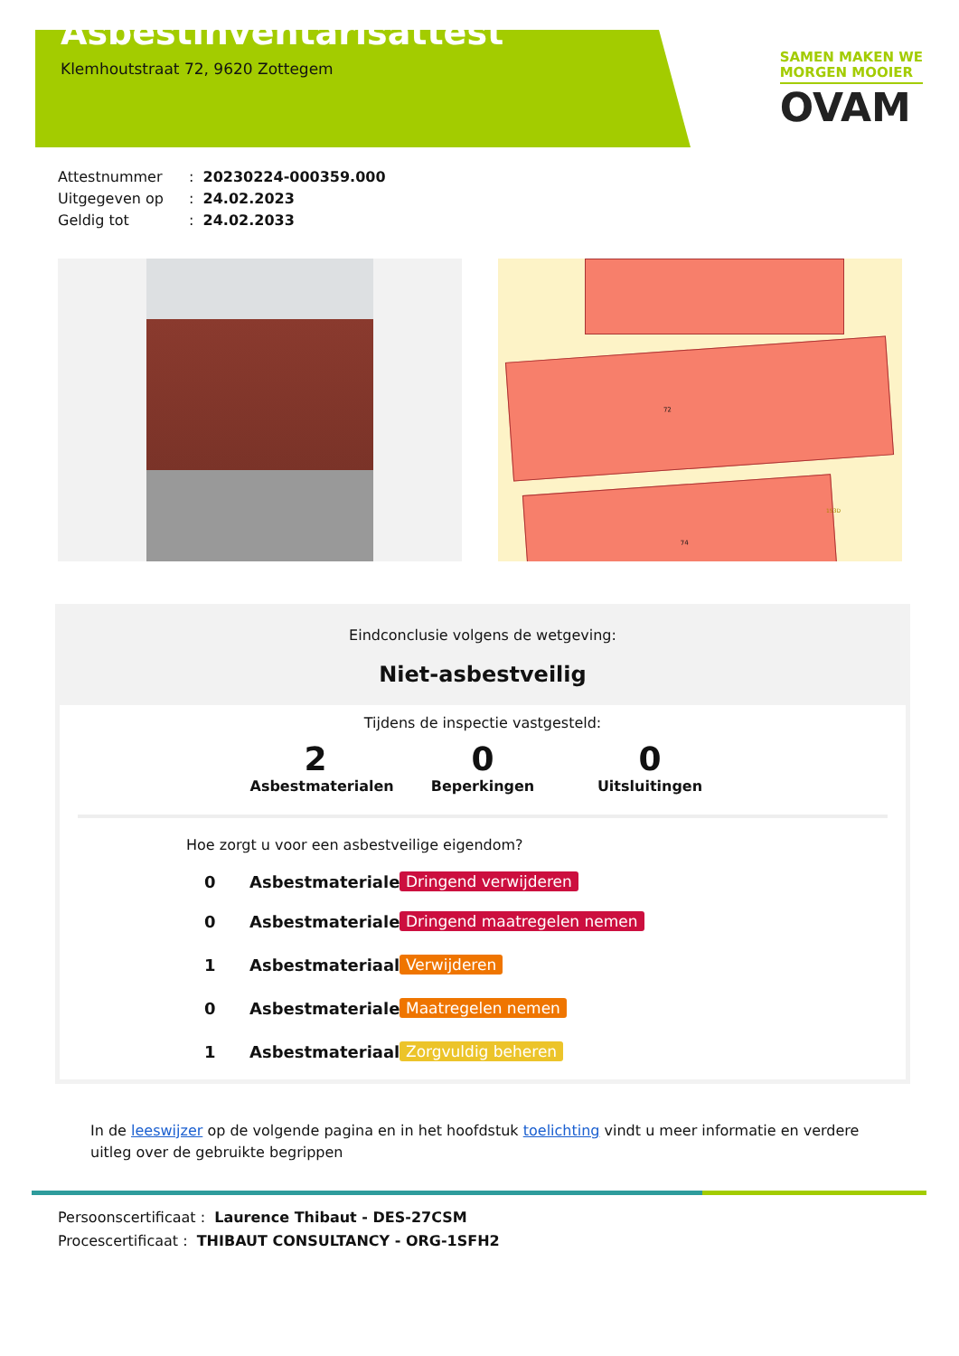Asbestinventarisattest
Klemhoutstraat 72, 9620 Zottegem
SAMEN MAKEN WE
MORGEN MOOIER
OVAM
Attestnummer: 20230224-000359.000
Uitgegeven op: 24.02.2023
Geldig tot: 24.02.2033
72
74
153D
Eindconclusie volgens de wetgeving:
Niet-asbestveilig
Tijdens de inspectie vastgesteld:
2
Asbestmaterialen
0
Beperkingen
0
Uitsluitingen
Hoe zorgt u voor een asbestveilige eigendom?
0 Asbestmaterialen Dringend verwijderen
0 Asbestmaterialen Dringend maatregelen nemen
1 Asbestmateriaal Verwijderen
0 Asbestmaterialen Maatregelen nemen
1 Asbestmateriaal Zorgvuldig beheren
In de leeswijzer op de volgende pagina en in het hoofdstuk toelichting vindt u meer informatie en verdere uitleg over de gebruikte begrippen
Persoonscertificaat : Laurence Thibaut - DES-27CSM
Procescertificaat : THIBAUT CONSULTANCY - ORG-1SFH2